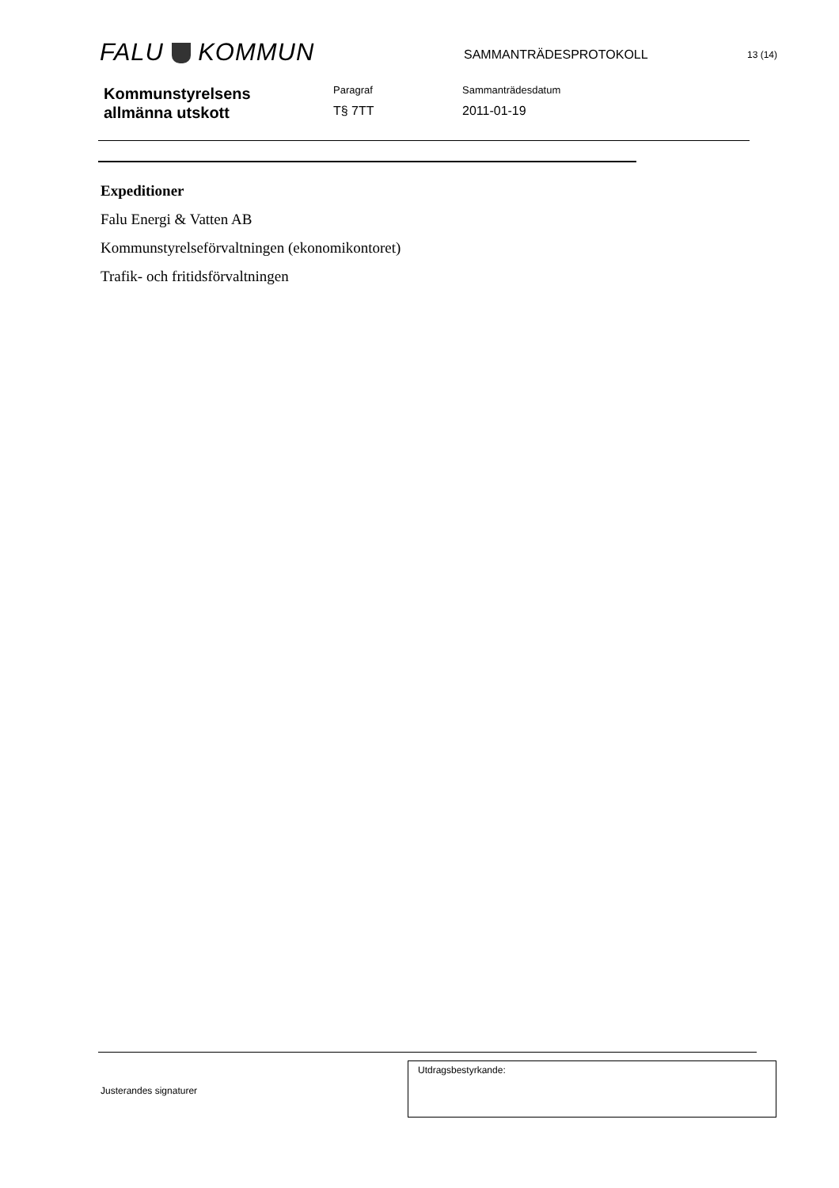FALU KOMMUN
SAMMANTRÄDESPROTOKOLL
13 (14)
Kommunstyrelsens
allmänna utskott
Paragraf
T§ 7TT
Sammanträdesdatum
2011-01-19
Expeditioner
Falu Energi & Vatten AB
Kommunstyrelseförvaltningen (ekonomikontoret)
Trafik- och fritidsförvaltningen
Justerandes signaturer
Utdragsbestyrkande: